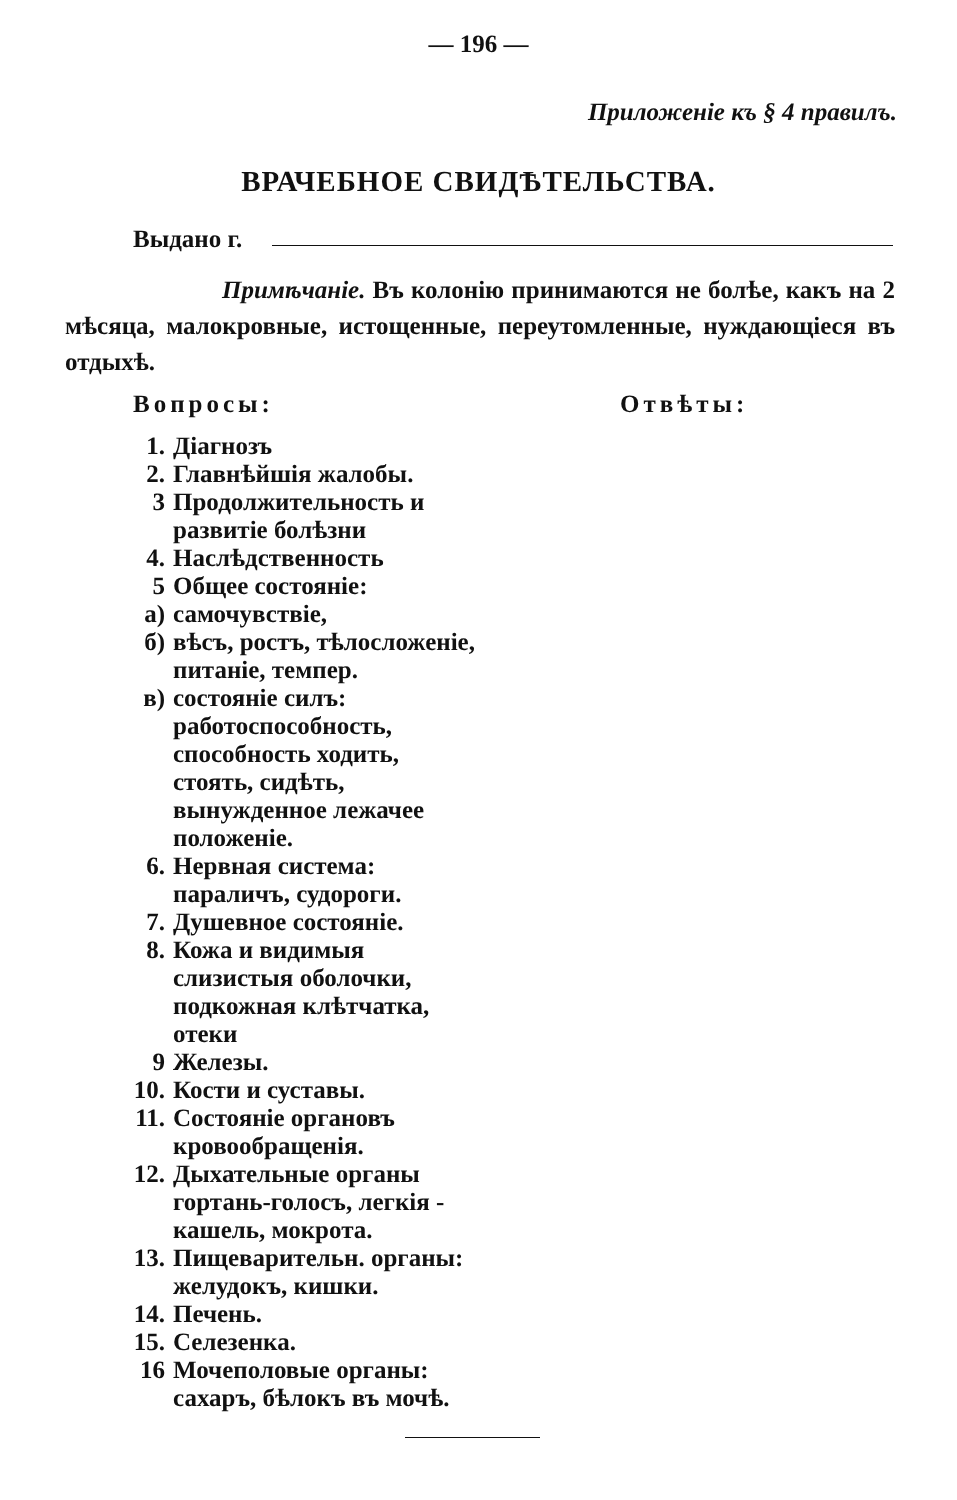— 196 —
Приложеніе къ § 4 правилъ.
ВРАЧЕБНОЕ СВИДѢТЕЛЬСТВА.
Выдано г.
Примѣчаніе. Въ колонію принимаются не болѣе, какъ на 2 мѣсяца, малокровные, истощенные, переутомленные, нуждающіеся въ отдыхѣ.
Вопросы: Отвѣты:
1. Діагнозъ
2. Главнѣйшія жалобы.
3 Продолжительность и развитіе болѣзни
4. Наслѣдственность
5 Общее состояніе:
а) самочувствіе,
б) вѣсъ, ростъ, тѣлосложеніе, питаніе, темпер.
в) состояніе силъ: работоспособность, способность ходить, стоять, сидѣть, вынужденное лежачее положеніе.
6. Нервная система: параличъ, судороги.
7. Душевное состояніе.
8. Кожа и видимыя слизистыя оболочки, подкожная клѣтчатка, отеки
9 Железы.
10. Кости и суставы.
11. Состояніе органовъ кровообращенія.
12. Дыхательные органы гортань-голосъ, легкія - кашель, мокрота.
13. Пищеварительн. органы: желудокъ, кишки.
14. Печень.
15. Селезенка.
16 Мочеполовые органы: сахаръ, бѣлокъ въ мочѣ.